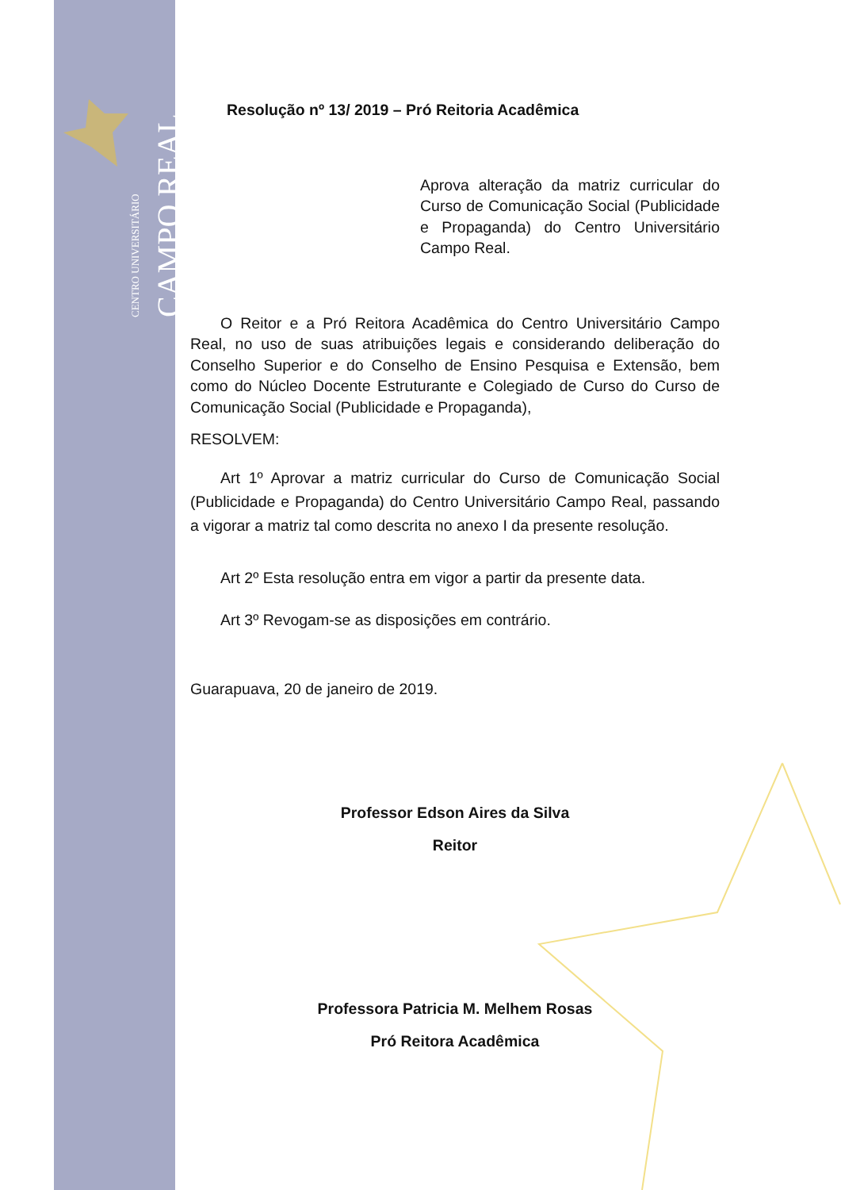CENTRO UNIVERSITÁRIO
CAMPO REAL
Resolução nº 13/ 2019 – Pró Reitoria Acadêmica
Aprova alteração da matriz curricular do Curso de Comunicação Social (Publicidade e Propaganda) do Centro Universitário Campo Real.
O Reitor e a Pró Reitora Acadêmica do Centro Universitário Campo Real, no uso de suas atribuições legais e considerando deliberação do Conselho Superior e do Conselho de Ensino Pesquisa e Extensão, bem como do Núcleo Docente Estruturante e Colegiado de Curso do Curso de Comunicação Social (Publicidade e Propaganda),
RESOLVEM:
Art 1º Aprovar a matriz curricular do Curso de Comunicação Social (Publicidade e Propaganda) do Centro Universitário Campo Real, passando a vigorar a matriz tal como descrita no anexo I da presente resolução.
Art 2º Esta resolução entra em vigor a partir da presente data.
Art 3º Revogam-se as disposições em contrário.
Guarapuava, 20 de janeiro de 2019.
Professor Edson Aires da Silva
Reitor
Professora Patricia M. Melhem Rosas
Pró Reitora Acadêmica